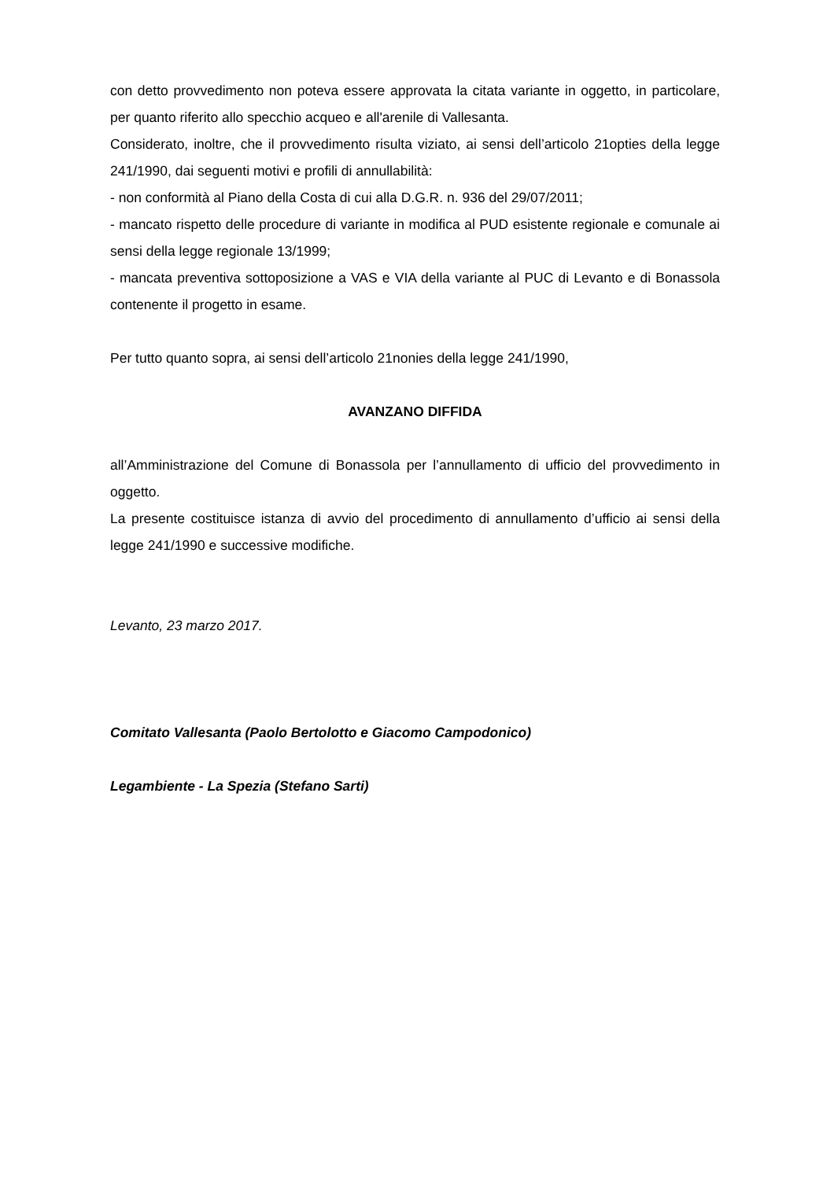con detto provvedimento non poteva essere approvata la citata variante in oggetto, in particolare, per quanto riferito allo specchio acqueo e all'arenile di Vallesanta.
Considerato, inoltre, che il provvedimento risulta viziato, ai sensi dell’articolo 21opties della legge 241/1990, dai seguenti motivi e profili di annullabilità:
- non conformità al Piano della Costa di cui alla D.G.R. n. 936 del 29/07/2011;
- mancato rispetto delle procedure di variante in modifica al PUD esistente regionale e comunale ai sensi della legge regionale 13/1999;
- mancata preventiva sottoposizione a VAS e VIA della variante al PUC di Levanto e di Bonassola contenente il progetto in esame.
Per tutto quanto sopra, ai sensi dell’articolo 21nonies della legge 241/1990,
AVANZANO DIFFIDA
all’Amministrazione del Comune di Bonassola per l’annullamento di ufficio del provvedimento in oggetto.
La presente costituisce istanza di avvio del procedimento di annullamento d’ufficio ai sensi della legge 241/1990 e successive modifiche.
Levanto, 23 marzo 2017.
Comitato Vallesanta (Paolo Bertolotto e Giacomo Campodonico)
Legambiente - La Spezia (Stefano Sarti)